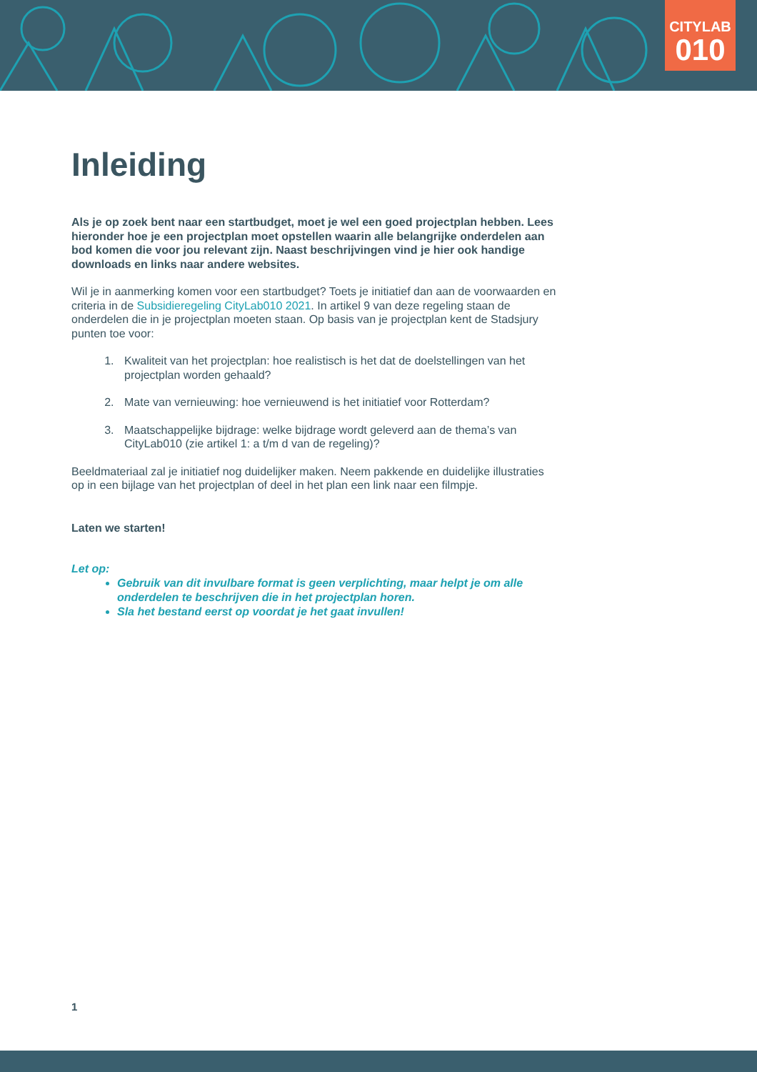CITYLAB
010
Inleiding
Als je op zoek bent naar een startbudget, moet je wel een goed projectplan hebben. Lees hieronder hoe je een projectplan moet opstellen waarin alle belangrijke onderdelen aan bod komen die voor jou relevant zijn. Naast beschrijvingen vind je hier ook handige downloads en links naar andere websites.
Wil je in aanmerking komen voor een startbudget? Toets je initiatief dan aan de voorwaarden en criteria in de Subsidieregeling CityLab010 2021. In artikel 9 van deze regeling staan de onderdelen die in je projectplan moeten staan. Op basis van je projectplan kent de Stadsjury punten toe voor:
1. Kwaliteit van het projectplan: hoe realistisch is het dat de doelstellingen van het projectplan worden gehaald?
2. Mate van vernieuwing: hoe vernieuwend is het initiatief voor Rotterdam?
3. Maatschappelijke bijdrage: welke bijdrage wordt geleverd aan de thema’s van CityLab010 (zie artikel 1: a t/m d van de regeling)?
Beeldmateriaal zal je initiatief nog duidelijker maken. Neem pakkende en duidelijke illustraties op in een bijlage van het projectplan of deel in het plan een link naar een filmpje.
Laten we starten!
Let op:
Gebruik van dit invulbare format is geen verplichting, maar helpt je om alle onderdelen te beschrijven die in het projectplan horen.
Sla het bestand eerst op voordat je het gaat invullen!
1